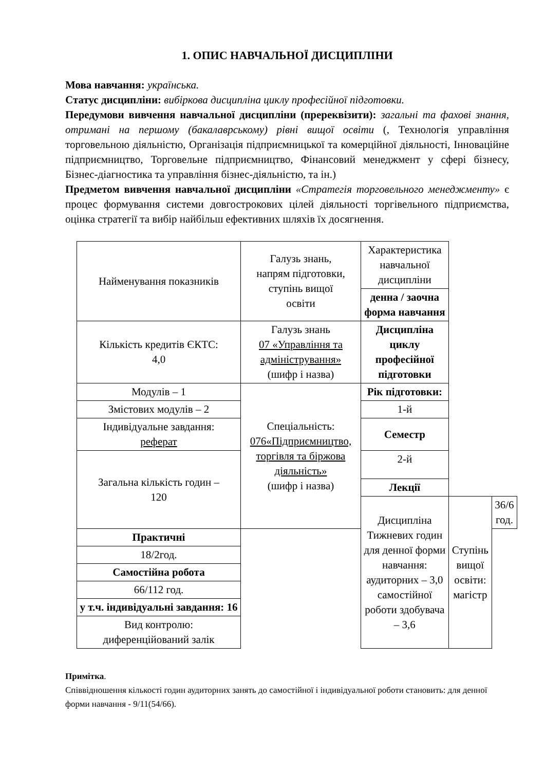1. ОПИС НАВЧАЛЬНОЇ ДИСЦИПЛІНИ
Мова навчання: українська.
Статус дисципліни: вибіркова дисципліна циклу професійної підготовки.
Передумови вивчення навчальної дисципліни (пререквізити): загальні та фахові знання, отримані на першому (бакалаврському) рівні вищої освіти (, Технологія управління торговельною діяльністю, Організація підприємницької та комерційної діяльності, Інноваційне підприємництво, Торговельне підприємництво, Фінансовий менеджмент у сфері бізнесу, Бізнес-діагностика та управління бізнес-діяльністю, та ін.)
Предметом вивчення навчальної дисципліни «Стратегія торговельного менеджменту» є процес формування системи довгострокових цілей діяльності торгівельного підприємства, оцінка стратегії та вибір найбільш ефективних шляхів їх досягнення.
| Найменування показників | Галузь знань, напрям підготовки, ступінь вищої освіти | Характеристика навчальної дисципліни | | |
| | | денна / заочна форма навчання | | |
| Кількість кредитів ЄКТС: 4,0 | Галузь знань 07 «Управління та адміністрування» (шифр і назва) | Дисципліна циклу професійної підготовки | | |
| Модулів – 1 | Спеціальність: 076«Підприємництво, торгівля та біржова діяльність» (шифр і назва) | Рік підготовки: | | |
| Змістових модулів – 2 | | 1-й | | |
| Індивідуальне завдання: реферат | | Семестр | | |
| Загальна кількість годин – 120 | | 2-й | | |
| | | Лекції | | |
| | | Дисципліна Тижневих годин для денної форми навчання: аудиторних – 3,0 самостійної роботи здобувача – 3,6 | Ступінь вищої освіти: магістр | 36/6 год. |
| Практичні | | | | |
| 18/2год. | | | | |
| Самостійна робота | | | | |
| 66/112 год. | | | | |
| у т.ч. індивідуальні завдання: 16 | | | | |
| Вид контролю: диференційований залік | | | | |
Примітка.
Співвідношення кількості годин аудиторних занять до самостійної і індивідуальної роботи становить: для денної форми навчання - 9/11(54/66).